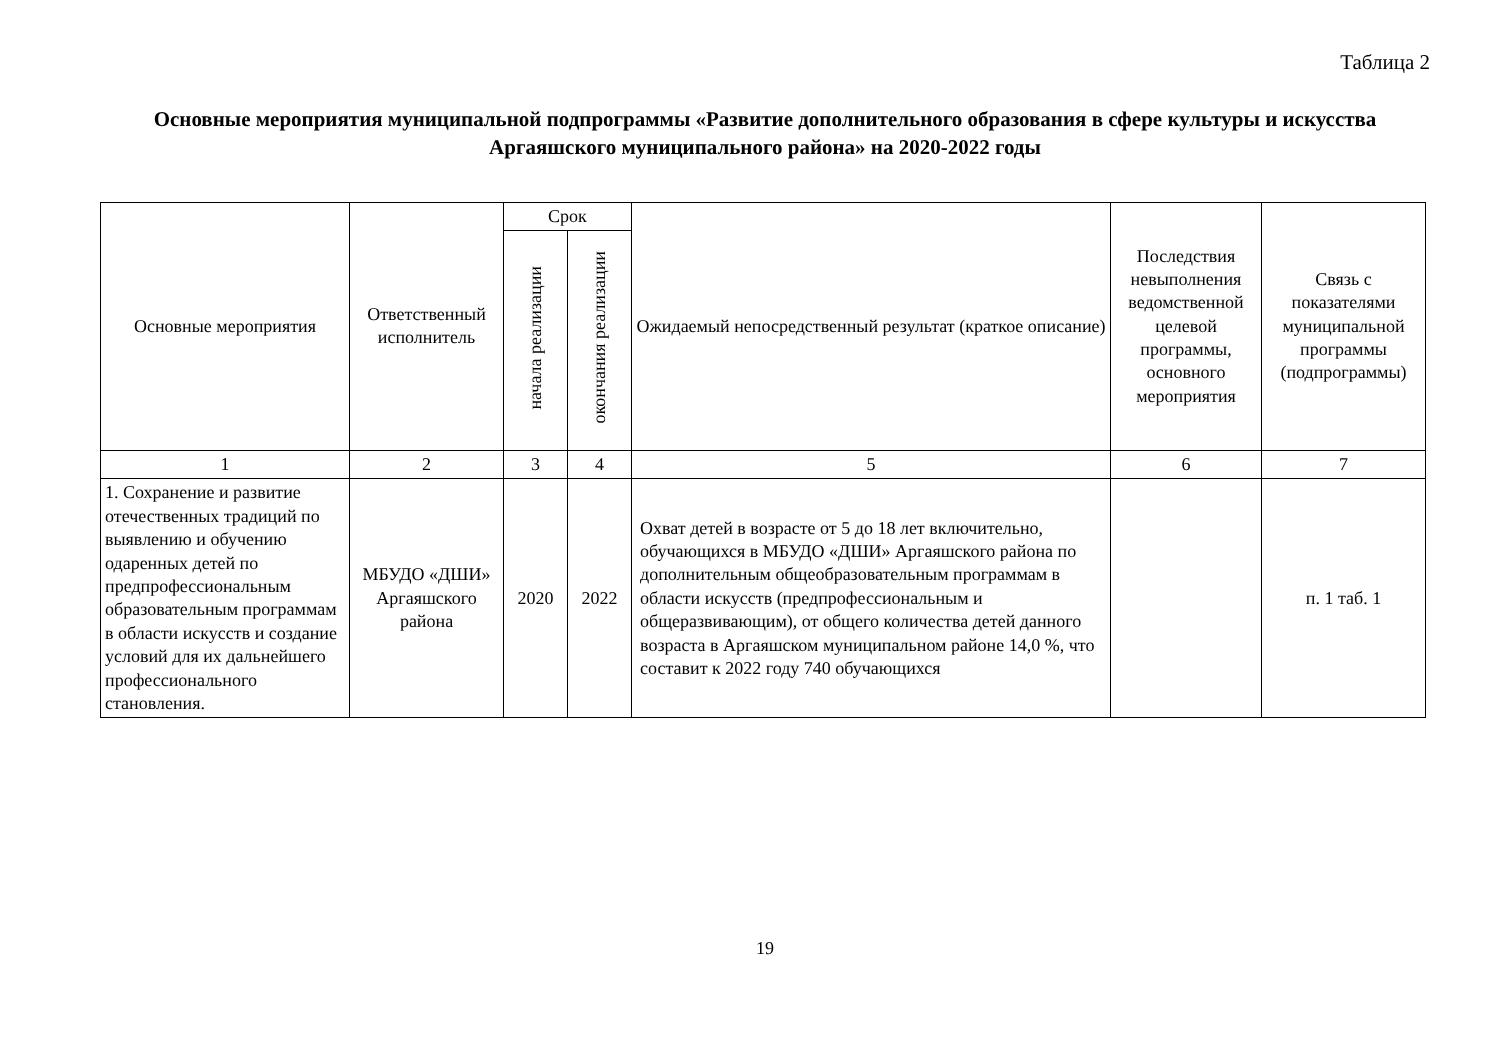Таблица 2
Основные мероприятия муниципальной подпрограммы «Развитие дополнительного образования в сфере культуры и искусства Аргаяшского муниципального района» на 2020-2022 годы
| Основные мероприятия | Ответственный исполнитель | Срок | | Ожидаемый непосредственный результат (краткое описание) | Последствия невыполнения ведомственной целевой программы, основного мероприятия | Связь с показателями муниципальной программы (подпрограммы) |
| --- | --- | --- | --- | --- | --- | --- |
| | | начала реализации | окончания реализации | | | |
| 1 | 2 | 3 | 4 | 5 | 6 | 7 |
| 1. Сохранение и развитие отечественных традиций по выявлению и обучению одаренных детей по предпрофессиональным образовательным программам в области искусств и создание условий для их дальнейшего профессионального становления. | МБУДО «ДШИ» Аргаяшского района | 2020 | 2022 | Охват детей в возрасте от 5 до 18 лет включительно, обучающихся в МБУДО «ДШИ» Аргаяшского района по дополнительным общеобразовательным программам в области искусств (предпрофессиональным и общеразвивающим), от общего количества детей данного возраста в Аргаяшском муниципальном районе 14,0 %, что составит к 2022 году 740 обучающихся | | п. 1 таб. 1 |
19